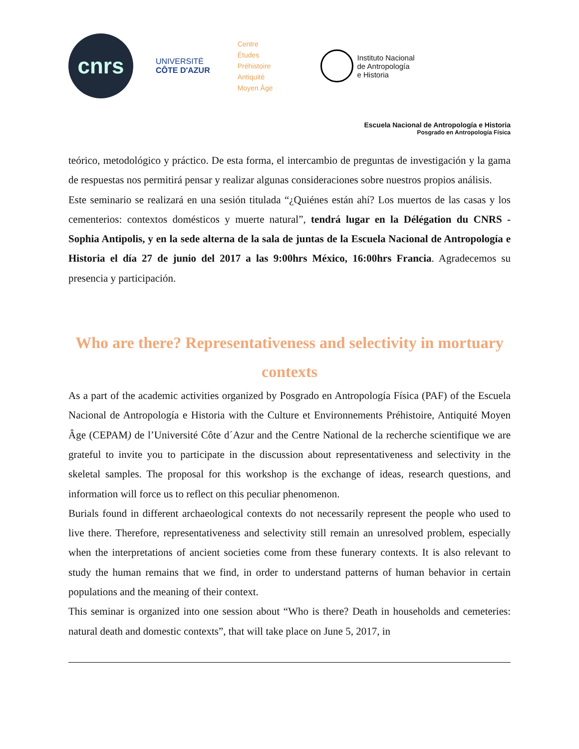cnrs
UNIVERSITÉ
CÔTE D'AZUR
Centre
Études
Préhistoire
Antiquité
Moyen Âge
Instituto Nacional
de Antropología
e Historia
Escuela Nacional de Antropología e Historia
Posgrado en Antropología Física
teórico, metodológico y práctico. De esta forma, el intercambio de preguntas de investigación y la gama de respuestas nos permitirá pensar y realizar algunas consideraciones sobre nuestros propios análisis.
Este seminario se realizará en una sesión titulada “¿Quiénes están ahí? Los muertos de las casas y los cementerios: contextos domésticos y muerte natural”, tendrá lugar en la Délégation du CNRS - Sophia Antipolis, y en la sede alterna de la sala de juntas de la Escuela Nacional de Antropología e Historia el día 27 de junio del 2017 a las 9:00hrs México, 16:00hrs Francia. Agradecemos su presencia y participación.
Who are there? Representativeness and selectivity in mortuary contexts
As a part of the academic activities organized by Posgrado en Antropología Física (PAF) of the Escuela Nacional de Antropología e Historia with the Culture et Environnements Préhistoire, Antiquité Moyen Âge (CEPAM) de l’Université Côte d´Azur and the Centre National de la recherche scientifique we are grateful to invite you to participate in the discussion about representativeness and selectivity in the skeletal samples. The proposal for this workshop is the exchange of ideas, research questions, and information will force us to reflect on this peculiar phenomenon.
Burials found in different archaeological contexts do not necessarily represent the people who used to live there. Therefore, representativeness and selectivity still remain an unresolved problem, especially when the interpretations of ancient societies come from these funerary contexts. It is also relevant to study the human remains that we find, in order to understand patterns of human behavior in certain populations and the meaning of their context.
This seminar is organized into one session about “Who is there? Death in households and cemeteries: natural death and domestic contexts”, that will take place on June 5, 2017, in